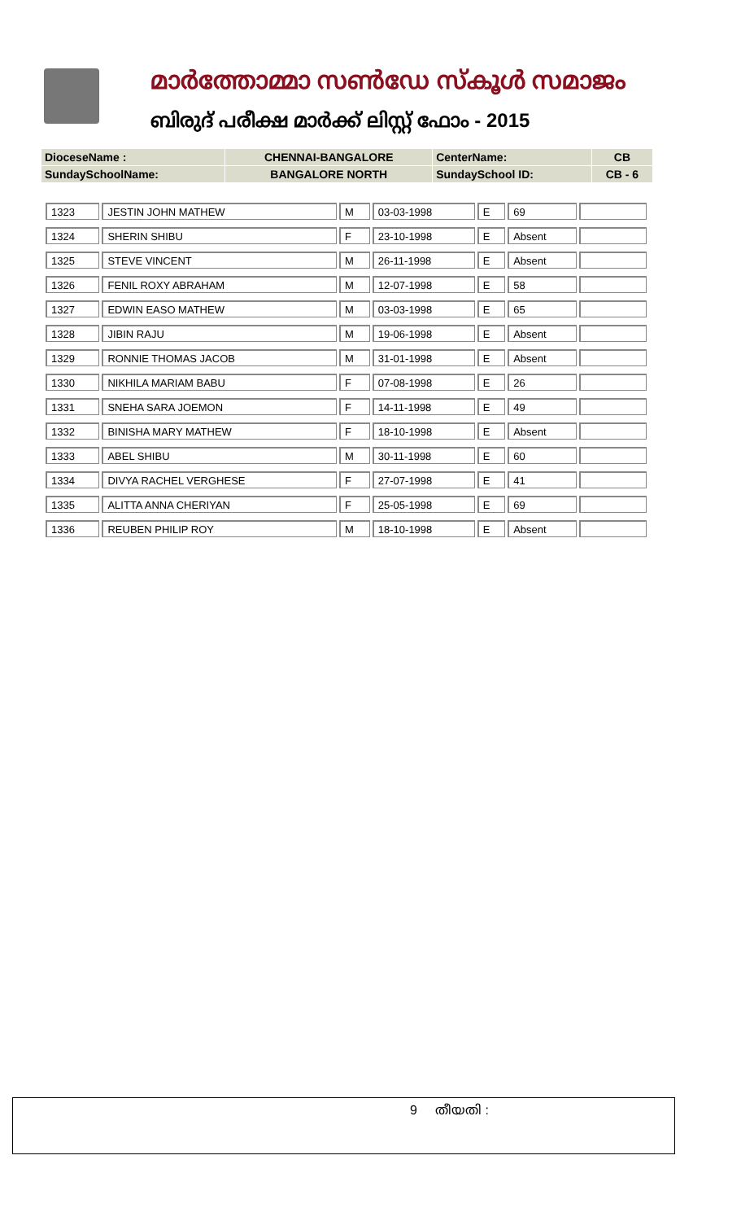മാർത്തോമ്മാ സൺഡേ സ്കൂൾ സമാജം
ബിരുദ് പരീക്ഷ മാർക്ക് ലിസ്റ്റ് ഫോം - 2015
| DioceseName : | CHENNAI-BANGALORE | CenterName: | CB |
| SundaySchoolName: | BANGALORE NORTH | SundaySchool ID: | CB - 6 |
| 1323 | JESTIN JOHN MATHEW | M | 03-03-1998 | E | 69 | |
| 1324 | SHERIN SHIBU | F | 23-10-1998 | E | Absent | |
| 1325 | STEVE VINCENT | M | 26-11-1998 | E | Absent | |
| 1326 | FENIL ROXY ABRAHAM | M | 12-07-1998 | E | 58 | |
| 1327 | EDWIN EASO MATHEW | M | 03-03-1998 | E | 65 | |
| 1328 | JIBIN RAJU | M | 19-06-1998 | E | Absent | |
| 1329 | RONNIE THOMAS JACOB | M | 31-01-1998 | E | Absent | |
| 1330 | NIKHILA MARIAM BABU | F | 07-08-1998 | E | 26 | |
| 1331 | SNEHA SARA JOEMON | F | 14-11-1998 | E | 49 | |
| 1332 | BINISHA MARY MATHEW | F | 18-10-1998 | E | Absent | |
| 1333 | ABEL SHIBU | M | 30-11-1998 | E | 60 | |
| 1334 | DIVYA RACHEL VERGHESE | F | 27-07-1998 | E | 41 | |
| 1335 | ALITTA ANNA CHERIYAN | F | 25-05-1998 | E | 69 | |
| 1336 | REUBEN PHILIP ROY | M | 18-10-1998 | E | Absent | |
9 തീയതി :